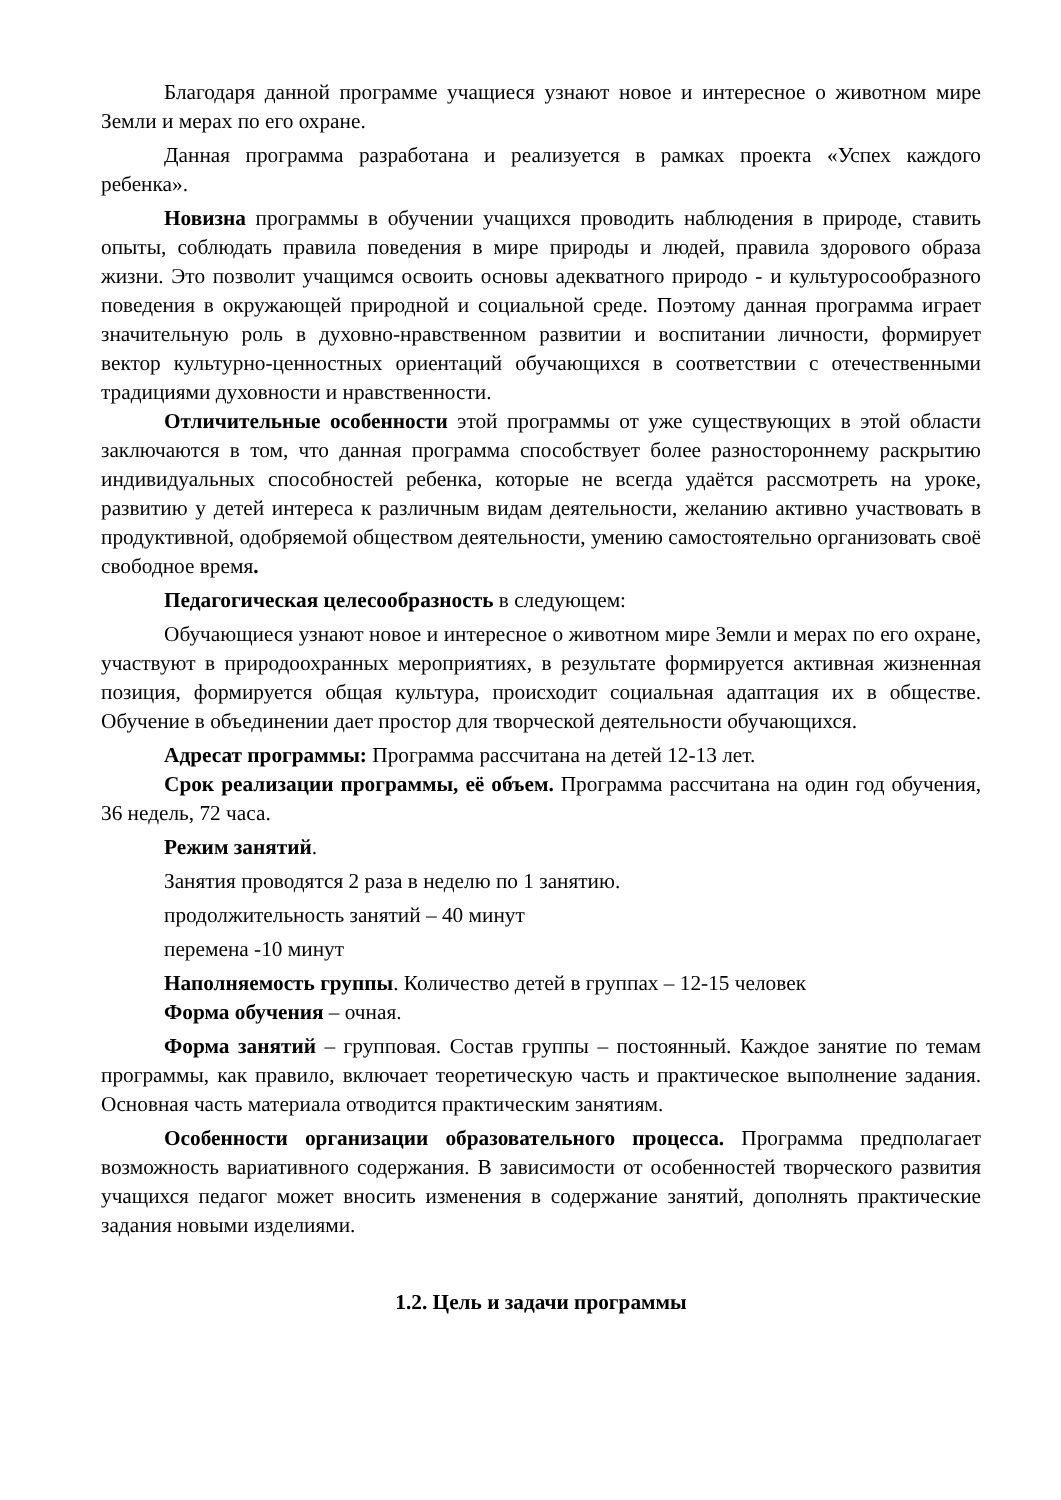Благодаря данной программе учащиеся узнают новое и интересное о животном мире Земли и мерах по его охране.
Данная программа разработана и реализуется в рамках проекта «Успех каждого ребенка».
Новизна программы в обучении учащихся проводить наблюдения в природе, ставить опыты, соблюдать правила поведения в мире природы и людей, правила здорового образа жизни. Это позволит учащимся освоить основы адекватного природо - и культуросообразного поведения в окружающей природной и социальной среде. Поэтому данная программа играет значительную роль в духовно-нравственном развитии и воспитании личности, формирует вектор культурно-ценностных ориентаций обучающихся в соответствии с отечественными традициями духовности и нравственности.
Отличительные особенности этой программы от уже существующих в этой области заключаются в том, что данная программа способствует более разностороннему раскрытию индивидуальных способностей ребенка, которые не всегда удаётся рассмотреть на уроке, развитию у детей интереса к различным видам деятельности, желанию активно участвовать в продуктивной, одобряемой обществом деятельности, умению самостоятельно организовать своё свободное время.
Педагогическая целесообразность в следующем:
Обучающиеся узнают новое и интересное о животном мире Земли и мерах по его охране, участвуют в природоохранных мероприятиях, в результате формируется активная жизненная позиция, формируется общая культура, происходит социальная адаптация их в обществе. Обучение в объединении дает простор для творческой деятельности обучающихся.
Адресат программы: Программа рассчитана на детей 12-13 лет.
Срок реализации программы, её объем. Программа рассчитана на один год обучения, 36 недель, 72 часа.
Режим занятий.
Занятия проводятся 2 раза в неделю по 1 занятию.
продолжительность занятий – 40 минут
перемена -10 минут
Наполняемость группы. Количество детей в группах – 12-15 человек
Форма обучения – очная.
Форма занятий – групповая. Состав группы – постоянный. Каждое занятие по темам программы, как правило, включает теоретическую часть и практическое выполнение задания. Основная часть материала отводится практическим занятиям.
Особенности организации образовательного процесса. Программа предполагает возможность вариативного содержания. В зависимости от особенностей творческого развития учащихся педагог может вносить изменения в содержание занятий, дополнять практические задания новыми изделиями.
1.2. Цель и задачи программы